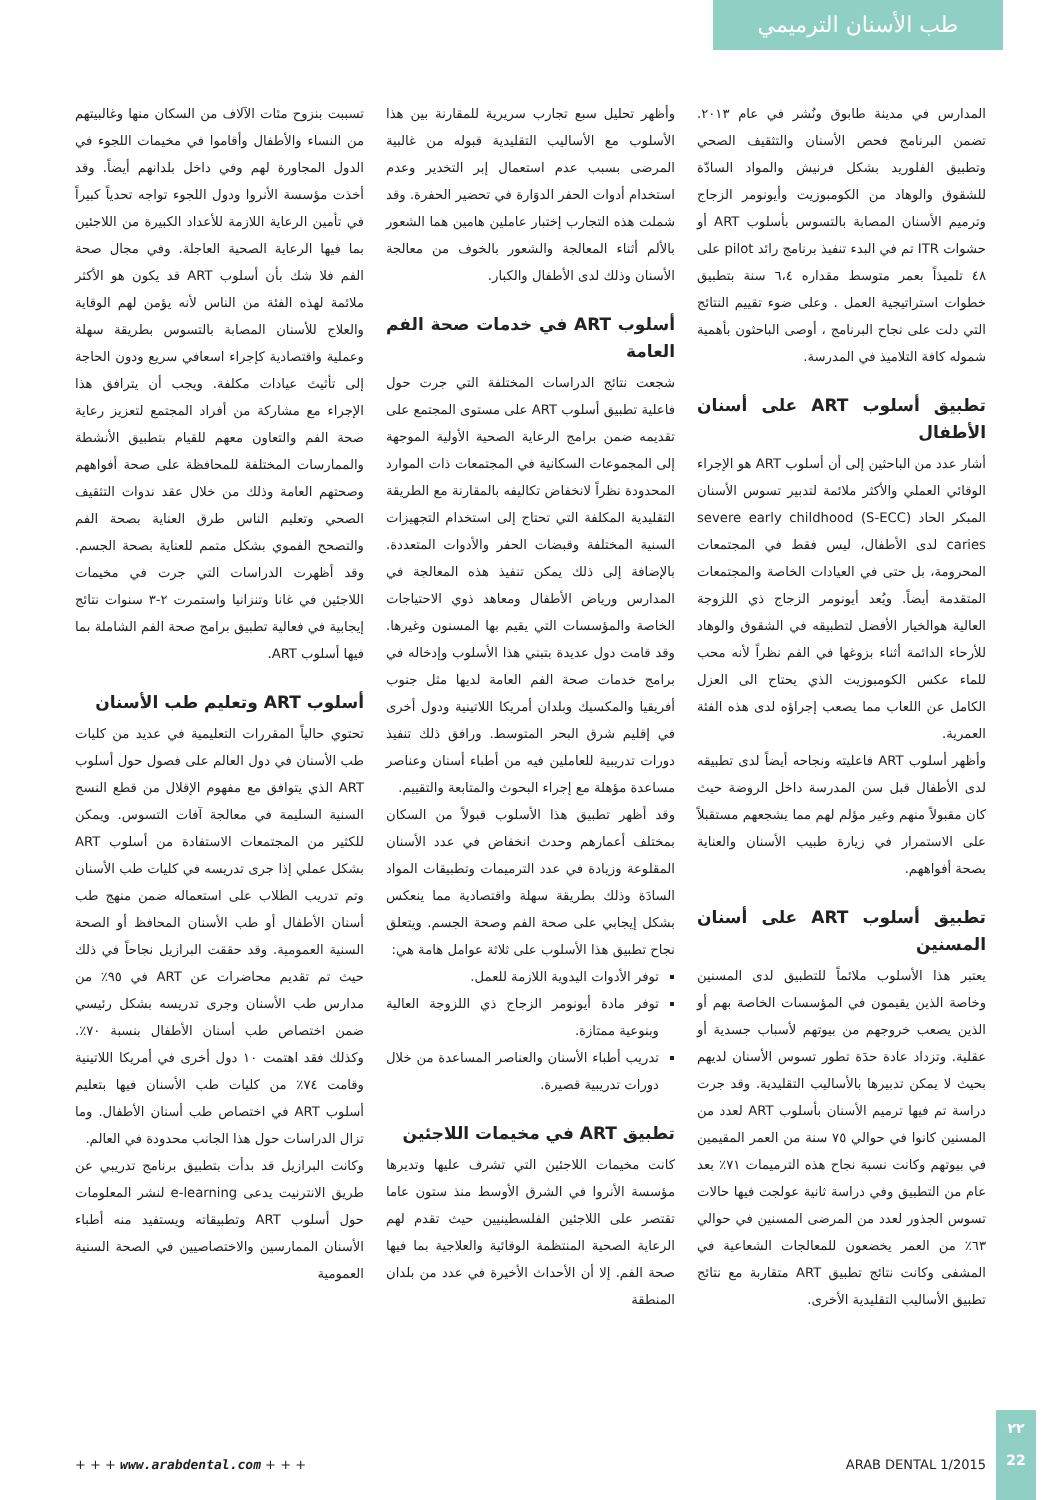طب الأسنان الترميمي
المدارس في مدينة طابوق ونُشر في عام ٢٠١٣. تضمن البرنامج فحص الأسنان والتثقيف الصحي وتطبيق الفلوريد بشكل فرنيش والمواد السادّة للشقوق والوهاد من الكومبوزيت وأيونومر الزجاج وترميم الأسنان المصابة بالتسوس بأسلوب ART أو حشوات ITR تم في البدء تنفيذ برنامج رائد pilot على ٤٨ تلميذاً بعمر متوسط مقداره ٦،٤ سنة بتطبيق خطوات استراتيجية العمل . وعلى ضوء تقييم النتائج التي دلت على نجاح البرنامج ، أوصى الباحثون بأهمية شموله كافة التلاميذ في المدرسة.
تطبيق أسلوب ART على أسنان الأطفال
أشار عدد من الباحثين إلى أن أسلوب ART هو الإجراء الوقائي العملي والأكثر ملائمة لتدبير تسوس الأسنان المبكر الحاد (S-ECC) severe early childhood caries لدى الأطفال، ليس فقط في المجتمعات المحرومة، بل حتى في العيادات الخاصة والمجتمعات المتقدمة أيضاً. ويُعد أيونومر الزجاج ذي اللزوجة العالية هوالخيار الأفضل لتطبيقه في الشقوق والوهاد للأرحاء الدائمة أثناء بزوغها في الفم نظراً لأنه محب للماء عكس الكومبوزيت الذي يحتاج الى العزل الكامل عن اللعاب مما يصعب إجراؤه لدى هذه الفئة العمرية.
وأظهر أسلوب ART فاعليته ونجاحه أيضاً لدى تطبيقه لدى الأطفال قبل سن المدرسة داخل الروضة حيث كان مقبولاً منهم وغير مؤلم لهم مما يشجعهم مستقبلاً على الاستمرار في زيارة طبيب الأسنان والعناية بصحة أفواههم.
تطبيق أسلوب ART على أسنان المسنين
يعتبر هذا الأسلوب ملائماً للتطبيق لدى المسنين وخاصة الذين يقيمون في المؤسسات الخاصة بهم أو الذين يصعب خروجهم من بيوتهم لأسباب جسدية أو عقلية. وتزداد عادة حدَة تطور تسوس الأسنان لديهم بحيث لا يمكن تدبيرها بالأساليب التقليدية. وقد جرت دراسة تم فيها ترميم الأسنان بأسلوب ART لعدد من المسنين كانوا في حوالي ٧٥ سنة من العمر المقيمين في بيوتهم وكانت نسبة نجاح هذه الترميمات ٧١٪ بعد عام من التطبيق وفي دراسة ثانية عولجت فيها حالات تسوس الجذور لعدد من المرضى المسنين في حوالي ٦٣٪ من العمر يخضعون للمعالجات الشعاعية في المشفى وكانت نتائج تطبيق ART متقاربة مع نتائج تطبيق الأساليب التقليدية الأخرى.
وأظهر تحليل سبع تجارب سريرية للمقارنة بين هذا الأسلوب مع الأساليب التقليدية قبوله من غالبية المرضى بسبب عدم استعمال إبر التخدير وعدم استخدام أدوات الحفر الدوَارة في تحضير الحفرة. وقد شملت هذه التجارب إختبار عاملين هامين هما الشعور بالألم أثناء المعالجة والشعور بالخوف من معالجة الأسنان وذلك لدى الأطفال والكبار.
أسلوب ART في خدمات صحة الفم العامة
شجعت نتائج الدراسات المختلفة التي جرت حول فاعلية تطبيق أسلوب ART على مستوى المجتمع على تقديمه ضمن برامج الرعاية الصحية الأولية الموجهة إلى المجموعات السكانية في المجتمعات ذات الموارد المحدودة نظراً لانخفاض تكاليفه بالمقارنة مع الطريقة التقليدية المكلفة التي تحتاج إلى استخدام التجهيزات السنية المختلفة وقبضات الحفر والأدوات المتعددة. بالإضافة إلى ذلك يمكن تنفيذ هذه المعالجة في المدارس ورياض الأطفال ومعاهد ذوي الاحتياجات الخاصة والمؤسسات التي يقيم بها المسنون وغيرها. وقد قامت دول عديدة بتبني هذا الأسلوب وإدخاله في برامج خدمات صحة الفم العامة لديها مثل جنوب أفريقيا والمكسيك وبلدان أمريكا اللاتينية ودول أخرى في إقليم شرق البحر المتوسط. ورافق ذلك تنفيذ دورات تدريبية للعاملين فيه من أطباء أسنان وعناصر مساعدة مؤهلة مع إجراء البحوث والمتابعة والتقييم.
وقد أظهر تطبيق هذا الأسلوب قبولاً من السكان بمختلف أعمارهم وحدث انخفاض في عدد الأسنان المقلوعة وزيادة في عدد الترميمات وتطبيقات المواد السادَة وذلك بطريقة سهلة واقتصادية مما ينعكس بشكل إيجابي على صحة الفم وصحة الجسم. ويتعلق نجاح تطبيق هذا الأسلوب على ثلاثة عوامل هامة هي:
توفر الأدوات اليدوية اللازمة للعمل.
توفر مادة أيونومر الزجاج ذي اللزوجة العالية وبنوعية ممتازة.
تدريب أطباء الأسنان والعناصر المساعدة من خلال دورات تدريبية قصيرة.
تطبيق ART في مخيمات اللاجئين
كانت مخيمات اللاجئين التي تشرف عليها وتديرها مؤسسة الأنروا في الشرق الأوسط منذ ستون عاما تقتصر على اللاجئين الفلسطينيين حيث تقدم لهم الرعاية الصحية المنتظمة الوقائية والعلاجية بما فيها صحة الفم. إلا أن الأحداث الأخيرة في عدد من بلدان المنطقة
تسببت بنزوح مئات الآلاف من السكان منها وغالبيتهم من النساء والأطفال وأقاموا في مخيمات اللجوء في الدول المجاورة لهم وفي داخل بلدانهم أيضاً. وقد أخذت مؤسسة الأنروا ودول اللجوء تواجه تحدياً كبيراً في تأمين الرعاية اللازمة للأعداد الكبيرة من اللاجئين بما فيها الرعاية الصحية العاجلة. وفي مجال صحة الفم فلا شك بأن أسلوب ART قد يكون هو الأكثر ملائمة لهذه الفئة من الناس لأنه يؤمن لهم الوقاية والعلاج للأسنان المصابة بالتسوس بطريقة سهلة وعملية واقتصادية كإجراء اسعافي سريع ودون الحاجة إلى تأثيث عيادات مكلفة. ويجب أن يترافق هذا الإجراء مع مشاركة من أفراد المجتمع لتعزيز رعاية صحة الفم والتعاون معهم للقيام بتطبيق الأنشطة والممارسات المختلفة للمحافظة على صحة أفواههم وصحتهم العامة وذلك من خلال عقد ندوات التثقيف الصحي وتعليم الناس طرق العناية بصحة الفم والتصحح الفموي بشكل متمم للعناية بصحة الجسم. وقد أظهرت الدراسات التي جرت في مخيمات اللاجئين في غانا وتنزانيا واستمرت ٢-٣ سنوات نتائج إيجابية في فعالية تطبيق برامج صحة الفم الشاملة بما فيها أسلوب ART.
أسلوب ART وتعليم طب الأسنان
تحتوي حالياً المقررات التعليمية في عديد من كليات طب الأسنان في دول العالم على فصول حول أسلوب ART الذي يتوافق مع مفهوم الإقلال من قطع النسج السنية السليمة في معالجة آفات التسوس. ويمكن للكثير من المجتمعات الاستفادة من أسلوب ART بشكل عملي إذا جرى تدريسه في كليات طب الأسنان وتم تدريب الطلاب على استعماله ضمن منهج طب أسنان الأطفال أو طب الأسنان المحافظ أو الصحة السنية العمومية. وقد حققت البرازيل نجاحاً في ذلك حيث تم تقديم محاضرات عن ART في ٩٥٪ من مدارس طب الأسنان وجرى تدريسه بشكل رئيسي ضمن اختصاص طب أسنان الأطفال بنسبة ٧٠٪. وكذلك فقد اهتمت ١٠ دول أخرى في أمريكا اللاتينية وقامت ٧٤٪ من كليات طب الأسنان فيها بتعليم أسلوب ART في اختصاص طب أسنان الأطفال. وما تزال الدراسات حول هذا الجانب محدودة في العالم.
وكانت البرازيل قد بدأت بتطبيق برنامج تدريبي عن طريق الانترنيت يدعى e-learning لنشر المعلومات حول أسلوب ART وتطبيقاته ويستفيد منه أطباء الأسنان الممارسين والاختصاصيين في الصحة السنية العمومية
+ + + www.arabdental.com + + + ARAB DENTAL 1/2015
٢٢
22